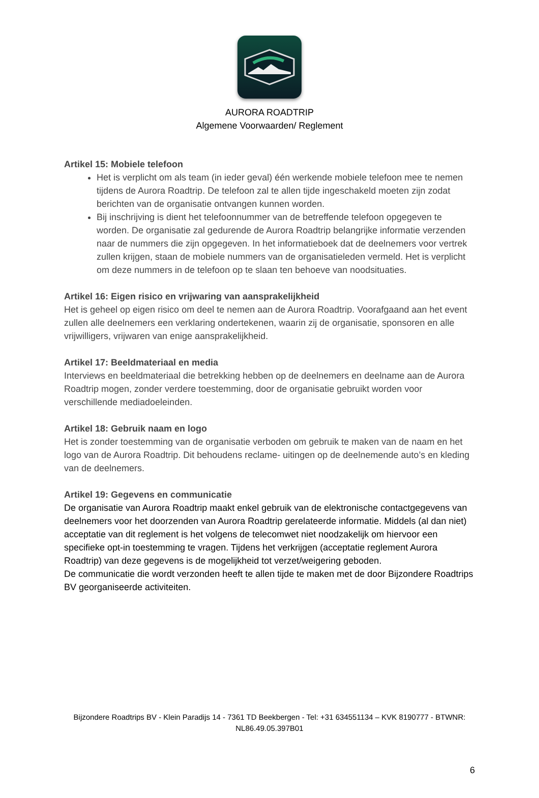AURORA ROADTRIP
Algemene Voorwaarden/ Reglement
Artikel 15: Mobiele telefoon
Het is verplicht om als team (in ieder geval) één werkende mobiele telefoon mee te nemen tijdens de Aurora Roadtrip. De telefoon zal te allen tijde ingeschakeld moeten zijn zodat berichten van de organisatie ontvangen kunnen worden.
Bij inschrijving is dient het telefoonnummer van de betreffende telefoon opgegeven te worden. De organisatie zal gedurende de Aurora Roadtrip belangrijke informatie verzenden naar de nummers die zijn opgegeven. In het informatieboek dat de deelnemers voor vertrek zullen krijgen, staan de mobiele nummers van de organisatieleden vermeld. Het is verplicht om deze nummers in de telefoon op te slaan ten behoeve van noodsituaties.
Artikel 16: Eigen risico en vrijwaring van aansprakelijkheid
Het is geheel op eigen risico om deel te nemen aan de Aurora Roadtrip. Voorafgaand aan het event zullen alle deelnemers een verklaring ondertekenen, waarin zij de organisatie, sponsoren en alle vrijwilligers, vrijwaren van enige aansprakelijkheid.
Artikel 17: Beeldmateriaal en media
Interviews en beeldmateriaal die betrekking hebben op de deelnemers en deelname aan de Aurora Roadtrip mogen, zonder verdere toestemming, door de organisatie gebruikt worden voor verschillende mediadoeleinden.
Artikel 18: Gebruik naam en logo
Het is zonder toestemming van de organisatie verboden om gebruik te maken van de naam en het logo van de Aurora Roadtrip. Dit behoudens reclame- uitingen op de deelnemende auto’s en kleding van de deelnemers.
Artikel 19: Gegevens en communicatie
De organisatie van Aurora Roadtrip maakt enkel gebruik van de elektronische contactgegevens van deelnemers voor het doorzenden van Aurora Roadtrip gerelateerde informatie. Middels (al dan niet) acceptatie van dit reglement is het volgens de telecomwet niet noodzakelijk om hiervoor een specifieke opt-in toestemming te vragen. Tijdens het verkrijgen (acceptatie reglement Aurora Roadtrip) van deze gegevens is de mogelijkheid tot verzet/weigering geboden.
De communicatie die wordt verzonden heeft te allen tijde te maken met de door Bijzondere Roadtrips BV georganiseerde activiteiten.
Bijzondere Roadtrips BV - Klein Paradijs 14 - 7361 TD Beekbergen - Tel: +31 634551134 – KVK 8190777 - BTWNR: NL86.49.05.397B01
6